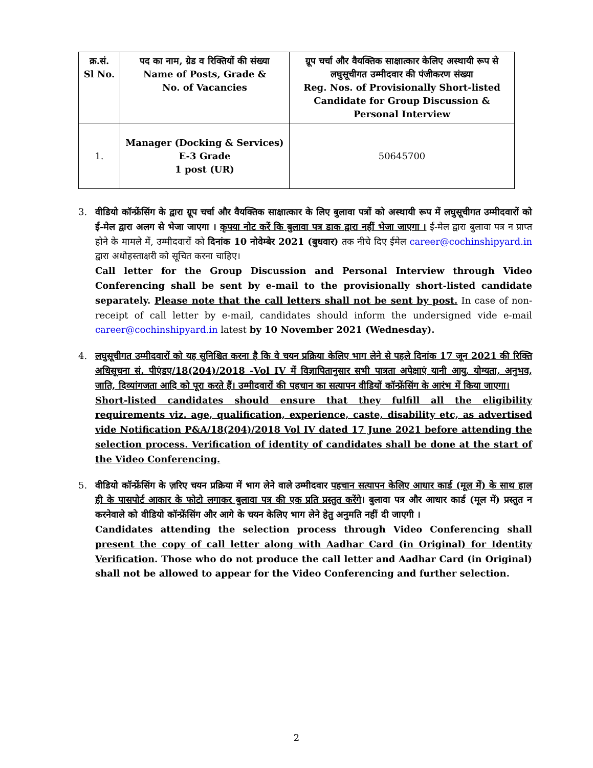| क्र.सं. Sl No. | पद का नाम, ग्रेड व रिक्तियों की संख्या Name of Posts, Grade & No. of Vacancies | ग्रूप चर्चा और वैयक्तिक साक्षात्कार केलिए अस्थायी रूप से लघुसूचीगत उम्मीदवार की पंजीकरण संख्या Reg. Nos. of Provisionally Short-listed Candidate for Group Discussion & Personal Interview |
| --- | --- | --- |
| 1. | Manager (Docking & Services) E-3 Grade 1 post (UR) | 50645700 |
3. वीडियो कॉन्फ्रेंसिंग के द्वारा ग्रूप चर्चा और वैयक्तिक साक्षात्कार के लिए बुलावा पत्रों को अस्थायी रूप में लघुसूचीगत उम्मीदवारों को ई-मेल द्वारा अलग से भेजा जाएगा । कृपया नोट करें कि बुलावा पत्र डाक द्वारा नहीं भेजा जाएगा । ई-मेल द्वारा बुलावा पत्र न प्राप्त होने के मामले में, उम्मीदवारों को दिनांक 10 नोवेम्बेर 2021 (बुधवार) तक नीचे दिए ईमेल career@cochinshipyard.in द्वारा अधोहस्ताक्षरी को सूचित करना चाहिए।
Call letter for the Group Discussion and Personal Interview through Video Conferencing shall be sent by e-mail to the provisionally short-listed candidate separately. Please note that the call letters shall not be sent by post. In case of non-receipt of call letter by e-mail, candidates should inform the undersigned vide e-mail career@cochinshipyard.in latest by 10 November 2021 (Wednesday).
4. लघुसूचीगत उम्मीदवारों को यह सुनिश्चित करना है कि वे चयन प्रक्रिया केलिए भाग लेने से पहले दिनांक 17 जून 2021 की रिक्ति अधिसूचना सं. पीएंडए/18(204)/2018 -Vol IV में विज्ञापितानुसार सभी पात्रता अपेक्षाएं यानी आयु, योग्यता, अनुभव, जाति, दिव्यांगजता आदि को पूरा करते हैं। उम्मीदवारों की पहचान का सत्यापन वीडियों कॉन्फ्रेंसिंग के आरंभ में किया जाएगा।
Short-listed candidates should ensure that they fulfill all the eligibility requirements viz. age, qualification, experience, caste, disability etc, as advertised vide Notification P&A/18(204)/2018 Vol IV dated 17 June 2021 before attending the selection process. Verification of identity of candidates shall be done at the start of the Video Conferencing.
5. वीडियो कॉन्फ्रेंसिंग के ज़रिए चयन प्रक्रिया में भाग लेने वाले उम्मीदवार पहचान सत्यापन केलिए आधार कार्ड (मूल में) के साथ हाल ही के पासपोर्ट आकार के फोटो लगाकर बुलावा पत्र की एक प्रति प्रस्तुत करेंगे। बुलावा पत्र और आधार कार्ड (मूल में) प्रस्तुत न करनेवाले को वीडियो कॉन्फ्रेंसिंग और आगे के चयन केलिए भाग लेने हेतु अनुमति नहीं दी जाएगी ।
Candidates attending the selection process through Video Conferencing shall present the copy of call letter along with Aadhar Card (in Original) for Identity Verification. Those who do not produce the call letter and Aadhar Card (in Original) shall not be allowed to appear for the Video Conferencing and further selection.
2